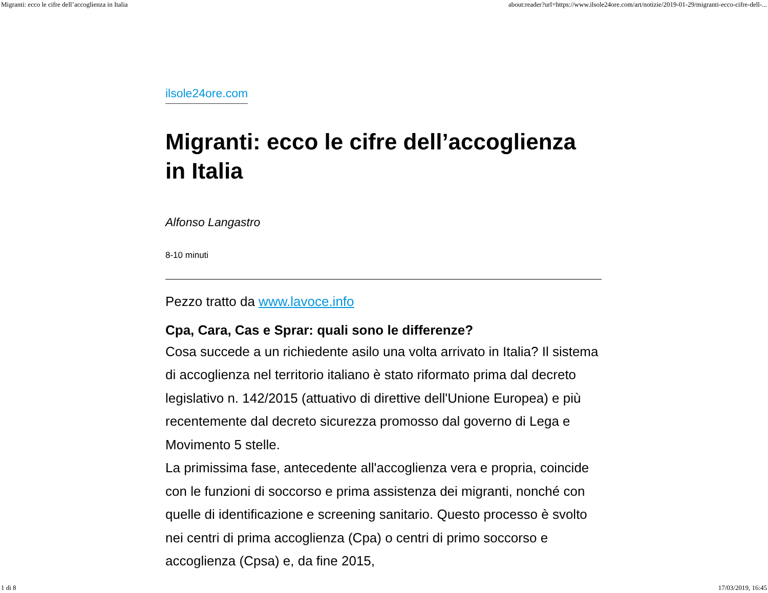Migranti: ecco le cifre dell’accoglienza in Italia about:reader?url=https://www.ilsole24ore.com/art/notizie/2019-01-29/migranti-ecco-cifre-dell-...
ilsole24ore.com
Migranti: ecco le cifre dell’accoglienza in Italia
Alfonso Langastro
8-10 minuti
Pezzo tratto da www.lavoce.info
Cpa, Cara, Cas e Sprar: quali sono le differenze?
Cosa succede a un richiedente asilo una volta arrivato in Italia? Il sistema di accoglienza nel territorio italiano è stato riformato prima dal decreto legislativo n. 142/2015 (attuativo di direttive dell'Unione Europea) e più recentemente dal decreto sicurezza promosso dal governo di Lega e Movimento 5 stelle.
La primissima fase, antecedente all'accoglienza vera e propria, coincide con le funzioni di soccorso e prima assistenza dei migranti, nonché con quelle di identificazione e screening sanitario. Questo processo è svolto nei centri di prima accoglienza (Cpa) o centri di primo soccorso e accoglienza (Cpsa) e, da fine 2015,
1 di 8 17/03/2019, 16:45